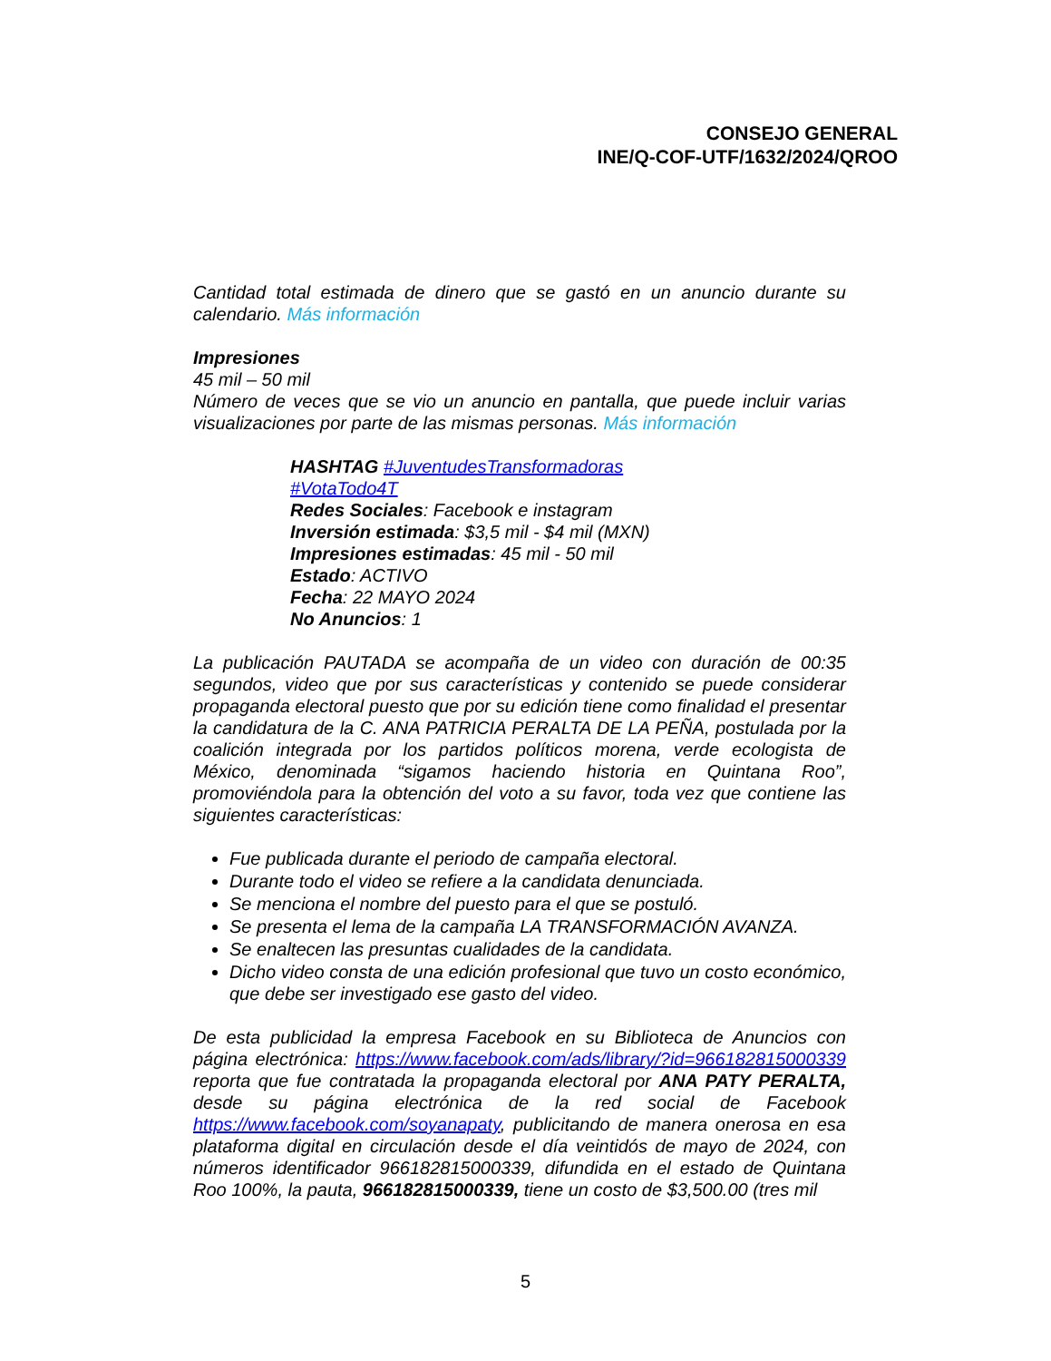CONSEJO GENERAL
INE/Q-COF-UTF/1632/2024/QROO
Cantidad total estimada de dinero que se gastó en un anuncio durante su calendario. Más información
Impresiones
45 mil – 50 mil
Número de veces que se vio un anuncio en pantalla, que puede incluir varias visualizaciones por parte de las mismas personas. Más información
HASHTAG #JuventudesTransformadoras
#VotaTodo4T
Redes Sociales: Facebook e instagram
Inversión estimada: $3,5 mil - $4 mil (MXN)
Impresiones estimadas: 45 mil - 50 mil
Estado: ACTIVO
Fecha: 22 MAYO 2024
No Anuncios: 1
La publicación PAUTADA se acompaña de un video con duración de 00:35 segundos, video que por sus características y contenido se puede considerar propaganda electoral puesto que por su edición tiene como finalidad el presentar la candidatura de la C. ANA PATRICIA PERALTA DE LA PEÑA, postulada por la coalición integrada por los partidos políticos morena, verde ecologista de México, denominada “sigamos haciendo historia en Quintana Roo”, promoviéndola para la obtención del voto a su favor, toda vez que contiene las siguientes características:
Fue publicada durante el periodo de campaña electoral.
Durante todo el video se refiere a la candidata denunciada.
Se menciona el nombre del puesto para el que se postuló.
Se presenta el lema de la campaña LA TRANSFORMACIÓN AVANZA.
Se enaltecen las presuntas cualidades de la candidata.
Dicho video consta de una edición profesional que tuvo un costo económico, que debe ser investigado ese gasto del video.
De esta publicidad la empresa Facebook en su Biblioteca de Anuncios con página electrónica: https://www.facebook.com/ads/library/?id=966182815000339 reporta que fue contratada la propaganda electoral por ANA PATY PERALTA, desde su página electrónica de la red social de Facebook https://www.facebook.com/soyanapaty, publicitando de manera onerosa en esa plataforma digital en circulación desde el día veintidós de mayo de 2024, con números identificador 966182815000339, difundida en el estado de Quintana Roo 100%, la pauta, 966182815000339, tiene un costo de $3,500.00 (tres mil
5